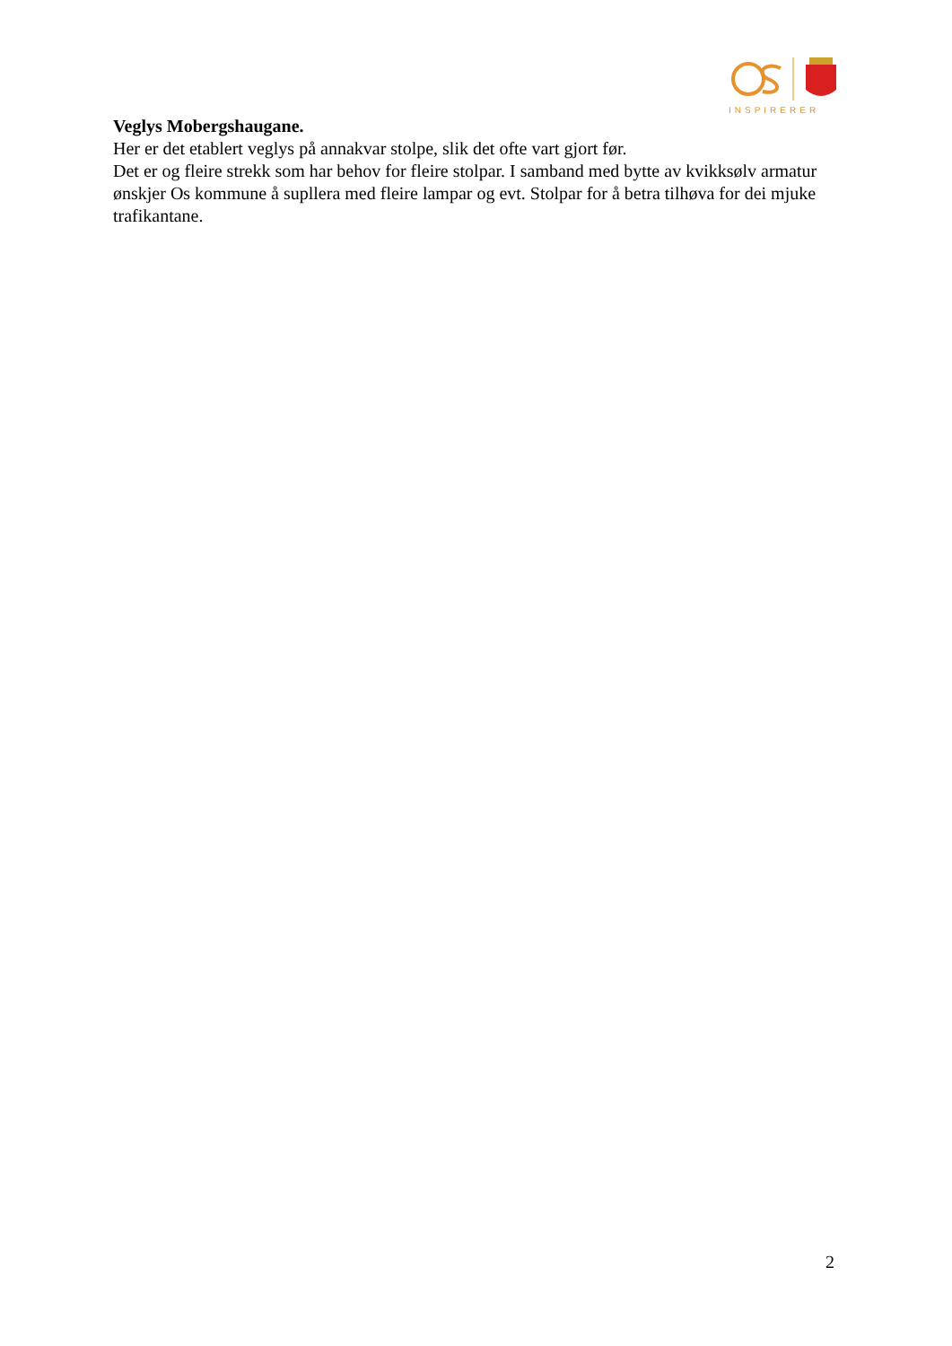INSPIRERER
Veglys Mobergshaugane.
Her er det etablert veglys på annakvar stolpe, slik det ofte vart gjort før.
Det er og fleire strekk som har behov for fleire stolpar. I samband med bytte av kvikksølv armatur ønskjer Os kommune å supllera med fleire lampar og evt. Stolpar for å betra tilhøva for dei mjuke trafikantane.
2